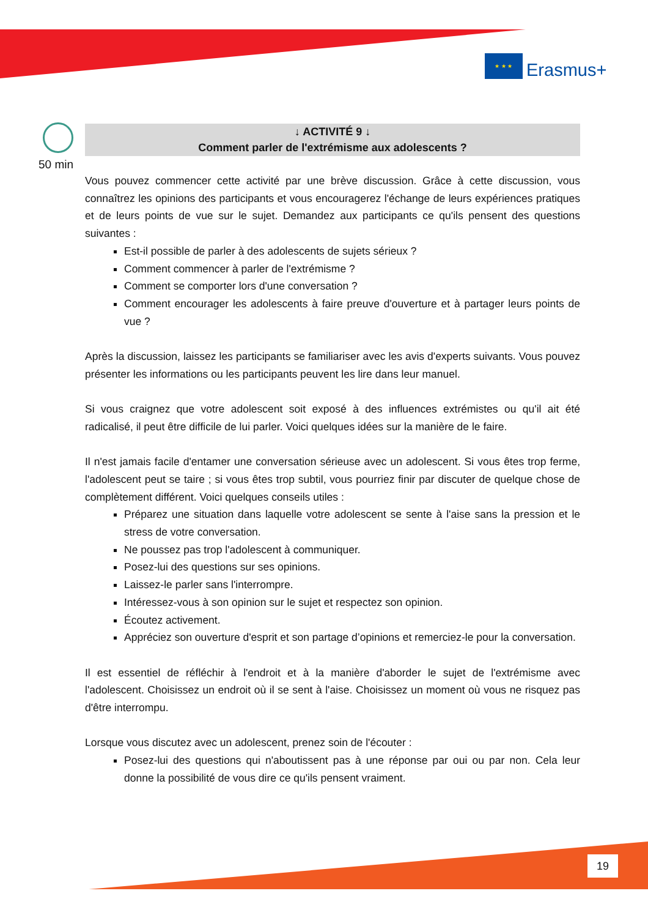★ ★ ★
Erasmus+
50 min
↓ ACTIVITÉ 9 ↓
Comment parler de l'extrémisme aux adolescents ?
Vous pouvez commencer cette activité par une brève discussion. Grâce à cette discussion, vous connaîtrez les opinions des participants et vous encouragerez l'échange de leurs expériences pratiques et de leurs points de vue sur le sujet. Demandez aux participants ce qu'ils pensent des questions suivantes :
Est-il possible de parler à des adolescents de sujets sérieux ?
Comment commencer à parler de l'extrémisme ?
Comment se comporter lors d'une conversation ?
Comment encourager les adolescents à faire preuve d'ouverture et à partager leurs points de vue ?
Après la discussion, laissez les participants se familiariser avec les avis d'experts suivants. Vous pouvez présenter les informations ou les participants peuvent les lire dans leur manuel.
Si vous craignez que votre adolescent soit exposé à des influences extrémistes ou qu'il ait été radicalisé, il peut être difficile de lui parler. Voici quelques idées sur la manière de le faire.
Il n'est jamais facile d'entamer une conversation sérieuse avec un adolescent. Si vous êtes trop ferme, l'adolescent peut se taire ; si vous êtes trop subtil, vous pourriez finir par discuter de quelque chose de complètement différent. Voici quelques conseils utiles :
Préparez une situation dans laquelle votre adolescent se sente à l'aise sans la pression et le stress de votre conversation.
Ne poussez pas trop l'adolescent à communiquer.
Posez-lui des questions sur ses opinions.
Laissez-le parler sans l'interrompre.
Intéressez-vous à son opinion sur le sujet et respectez son opinion.
Écoutez activement.
Appréciez son ouverture d'esprit et son partage d’opinions et remerciez-le pour la conversation.
Il est essentiel de réfléchir à l'endroit et à la manière d'aborder le sujet de l'extrémisme avec l'adolescent. Choisissez un endroit où il se sent à l'aise. Choisissez un moment où vous ne risquez pas d'être interrompu.
Lorsque vous discutez avec un adolescent, prenez soin de l'écouter :
Posez-lui des questions qui n'aboutissent pas à une réponse par oui ou par non. Cela leur donne la possibilité de vous dire ce qu'ils pensent vraiment.
19